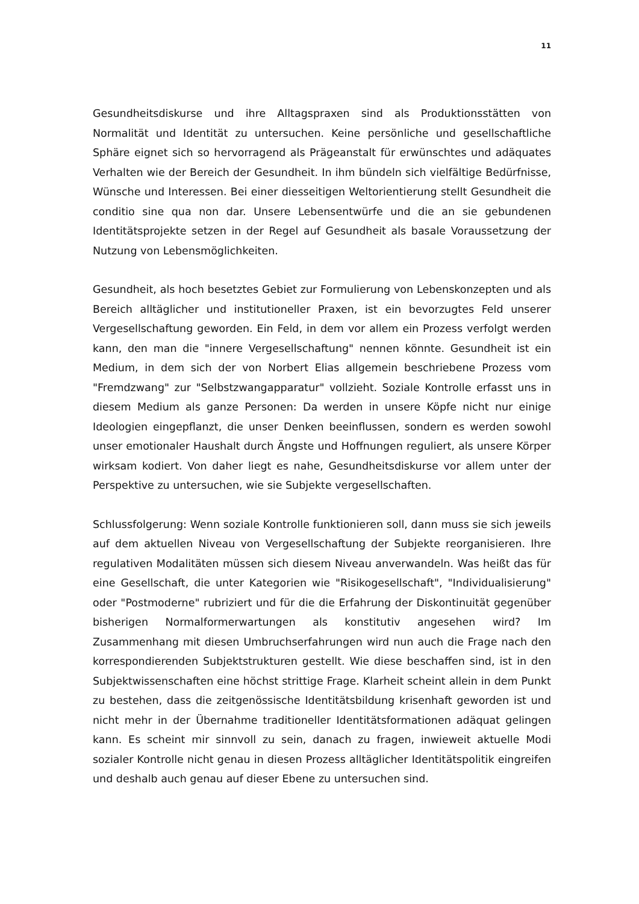11
Gesundheitsdiskurse und ihre Alltagspraxen sind als Produktionsstätten von Normalität und Identität zu untersuchen. Keine persönliche und gesellschaftliche Sphäre eignet sich so hervorragend als Prägeanstalt für erwünschtes und adäquates Verhalten wie der Bereich der Gesundheit. In ihm bündeln sich vielfältige Bedürfnisse, Wünsche und Interessen. Bei einer diesseitigen Weltorientierung stellt Gesundheit die conditio sine qua non dar. Unsere Lebensentwürfe und die an sie gebundenen Identitätsprojekte setzen in der Regel auf Gesundheit als basale Voraussetzung der Nutzung von Lebensmöglichkeiten.
Gesundheit, als hoch besetztes Gebiet zur Formulierung von Lebenskonzepten und als Bereich alltäglicher und institutioneller Praxen, ist ein bevorzugtes Feld unserer Vergesellschaftung geworden. Ein Feld, in dem vor allem ein Prozess verfolgt werden kann, den man die "innere Vergesellschaftung" nennen könnte. Gesundheit ist ein Medium, in dem sich der von Norbert Elias allgemein beschriebene Prozess vom "Fremdzwang" zur "Selbstzwangapparatur" vollzieht. Soziale Kontrolle erfasst uns in diesem Medium als ganze Personen: Da werden in unsere Köpfe nicht nur einige Ideologien eingepflanzt, die unser Denken beeinflussen, sondern es werden sowohl unser emotionaler Haushalt durch Ängste und Hoffnungen reguliert, als unsere Körper wirksam kodiert. Von daher liegt es nahe, Gesundheitsdiskurse vor allem unter der Perspektive zu untersuchen, wie sie Subjekte vergesellschaften.
Schlussfolgerung: Wenn soziale Kontrolle funktionieren soll, dann muss sie sich jeweils auf dem aktuellen Niveau von Vergesellschaftung der Subjekte reorganisieren. Ihre regulativen Modalitäten müssen sich diesem Niveau anverwandeln. Was heißt das für eine Gesellschaft, die unter Kategorien wie "Risikogesellschaft", "Individualisierung" oder "Postmoderne" rubriziert und für die die Erfahrung der Diskontinuität gegenüber bisherigen Normalformerwartungen als konstitutiv angesehen wird? Im Zusammenhang mit diesen Umbruchserfahrungen wird nun auch die Frage nach den korrespondierenden Subjektstrukturen gestellt. Wie diese beschaffen sind, ist in den Subjektwissenschaften eine höchst strittige Frage. Klarheit scheint allein in dem Punkt zu bestehen, dass die zeitgenössische Identitätsbildung krisenhaft geworden ist und nicht mehr in der Übernahme traditioneller Identitätsformationen adäquat gelingen kann. Es scheint mir sinnvoll zu sein, danach zu fragen, inwieweit aktuelle Modi sozialer Kontrolle nicht genau in diesen Prozess alltäglicher Identitätspolitik eingreifen und deshalb auch genau auf dieser Ebene zu untersuchen sind.